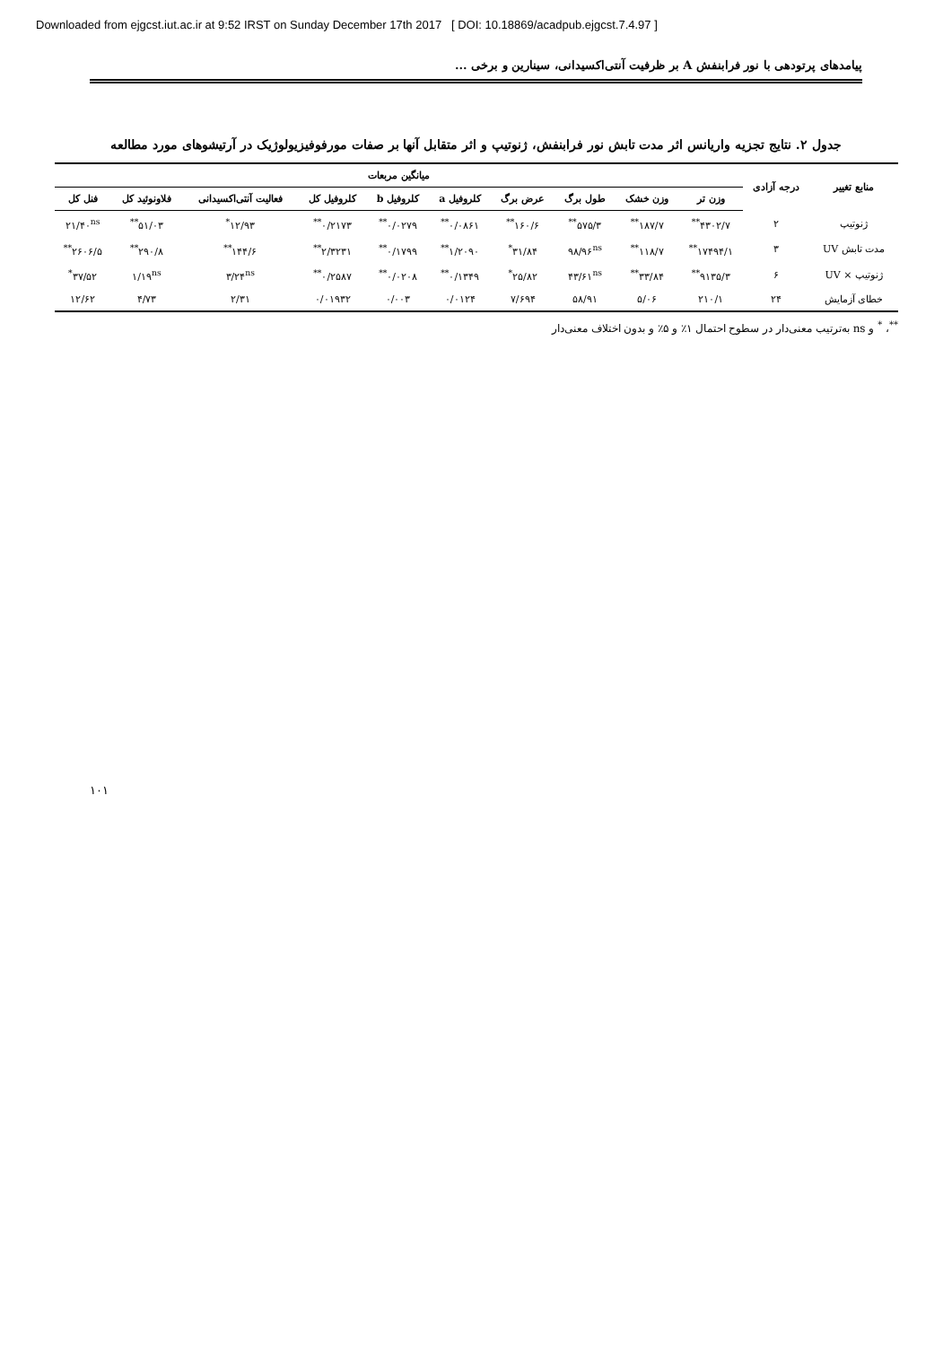Downloaded from ejgcst.iut.ac.ir at 9:52 IRST on Sunday December 17th 2017 [ DOI: 10.18869/acadpub.ejgcst.7.4.97 ]
پیامدهای پرتودهی با نور فرابنفش A بر ظرفیت آنتی‌اکسیدانی، سینارین و برخی ...
جدول ۲. نتایج تجزیه واریانس اثر مدت تابش نور فرابنفش، ژنوتیپ و اثر متقابل آنها بر صفات مورفوفیزیولوژیک در آرتیشوهای مورد مطالعه
| منابع تغییر | درجه آزادی | میانگین مربعات | | | | | | | | | |
| --- | --- | --- | --- | --- | --- | --- | --- | --- | --- | --- | --- |
| | | وزن تر | وزن خشک | طول برگ | عرض برگ | کلروفیل a | کلروفیل b | کلروفیل کل | فعالیت آنتی‌اکسیدانی | فلاونوئید کل | فنل کل |
| ژنوتیپ | ۲ | ۴۳۰۲/۷<sup>**</sup> | ۱۸۷/۷<sup>**</sup> | ۵۷۵/۳<sup>**</sup> | ۱۶۰/۶<sup>**</sup> | ۰/۰۸۶۱<sup>**</sup> | ۰/۰۲۷۹<sup>**</sup> | ۰/۲۱۷۳<sup>**</sup> | ۱۲/۹۳<sup>*</sup> | ۵۱/۰۳<sup>**</sup> | ۲۱/۴۰<sup>ns</sup> |
| مدت تابش UV | ۳ | ۱۷۴۹۴/۱<sup>**</sup> | ۱۱۸/۷<sup>**</sup> | ۹۸/۹۶<sup>ns</sup> | ۳۱/۸۴<sup>*</sup> | ۱/۲۰۹۰<sup>**</sup> | ۰/۱۷۹۹<sup>**</sup> | ۲/۳۲۳۱<sup>**</sup> | ۱۴۴/۶<sup>**</sup> | ۲۹۰/۸<sup>**</sup> | ۲۶۰۶/۵<sup>**</sup> |
| ژنوتیپ × UV | ۶ | ۹۱۳۵/۳<sup>**</sup> | ۳۳/۸۴<sup>**</sup> | ۴۳/۶۱<sup>ns</sup> | ۲۵/۸۲<sup>*</sup> | ۰/۱۳۴۹<sup>**</sup> | ۰/۰۲۰۸<sup>**</sup> | ۰/۲۵۸۷<sup>**</sup> | ۳/۲۴<sup>ns</sup> | ۱/۱۹<sup>ns</sup> | ۳۷/۵۲<sup>*</sup> |
| خطای آزمایش | ۲۴ | ۲۱۰/۱ | ۵/۰۶ | ۵۸/۹۱ | ۷/۶۹۴ | ۰/۰۱۲۴ | ۰/۰۰۳ | ۰/۰۱۹۳۲ | ۲/۳۱ | ۴/۷۳ | ۱۲/۶۲ |
<sup>**</sup>، <sup>*</sup> و ns به‌ترتیب معنی‌دار در سطوح احتمال ۱٪ و ۵٪ و بدون اختلاف معنی‌دار
۱۰۱